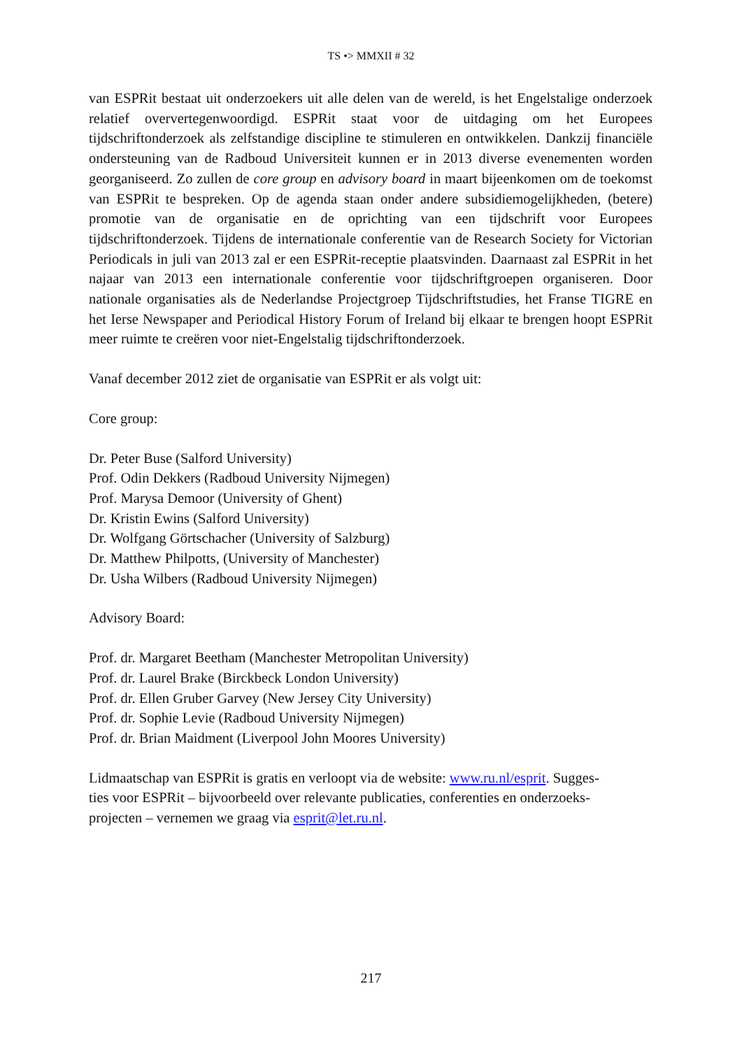TS •> MMXII # 32
van ESPRit bestaat uit onderzoekers uit alle delen van de wereld, is het Engelstalige onderzoek relatief oververtegenwoordigd. ESPRit staat voor de uitdaging om het Europees tijdschriftonderzoek als zelfstandige discipline te stimuleren en ontwikkelen. Dankzij financiële ondersteuning van de Radboud Universiteit kunnen er in 2013 diverse evenementen worden georganiseerd. Zo zullen de core group en advisory board in maart bijeenkomen om de toekomst van ESPRit te bespreken. Op de agenda staan onder andere subsidiemogelijkheden, (betere) promotie van de organisatie en de oprichting van een tijdschrift voor Europees tijdschriftonderzoek. Tijdens de internationale conferentie van de Research Society for Victorian Periodicals in juli van 2013 zal er een ESPRit-receptie plaatsvinden. Daarnaast zal ESPRit in het najaar van 2013 een internationale conferentie voor tijdschriftgroepen organiseren. Door nationale organisaties als de Nederlandse Projectgroep Tijdschriftstudies, het Franse TIGRE en het Ierse Newspaper and Periodical History Forum of Ireland bij elkaar te brengen hoopt ESPRit meer ruimte te creëren voor niet-Engelstalig tijdschriftonderzoek.
Vanaf december 2012 ziet de organisatie van ESPRit er als volgt uit:
Core group:
Dr. Peter Buse (Salford University)
Prof. Odin Dekkers (Radboud University Nijmegen)
Prof. Marysa Demoor (University of Ghent)
Dr. Kristin Ewins (Salford University)
Dr. Wolfgang Görtschacher (University of Salzburg)
Dr. Matthew Philpotts, (University of Manchester)
Dr. Usha Wilbers (Radboud University Nijmegen)
Advisory Board:
Prof. dr. Margaret Beetham (Manchester Metropolitan University)
Prof. dr. Laurel Brake (Birckbeck London University)
Prof. dr. Ellen Gruber Garvey (New Jersey City University)
Prof. dr. Sophie Levie (Radboud University Nijmegen)
Prof. dr. Brian Maidment (Liverpool John Moores University)
Lidmaatschap van ESPRit is gratis en verloopt via de website: www.ru.nl/esprit. Sugges-
ties voor ESPRit – bijvoorbeeld over relevante publicaties, conferenties en onderzoeks-
projecten – vernemen we graag via esprit@let.ru.nl.
217